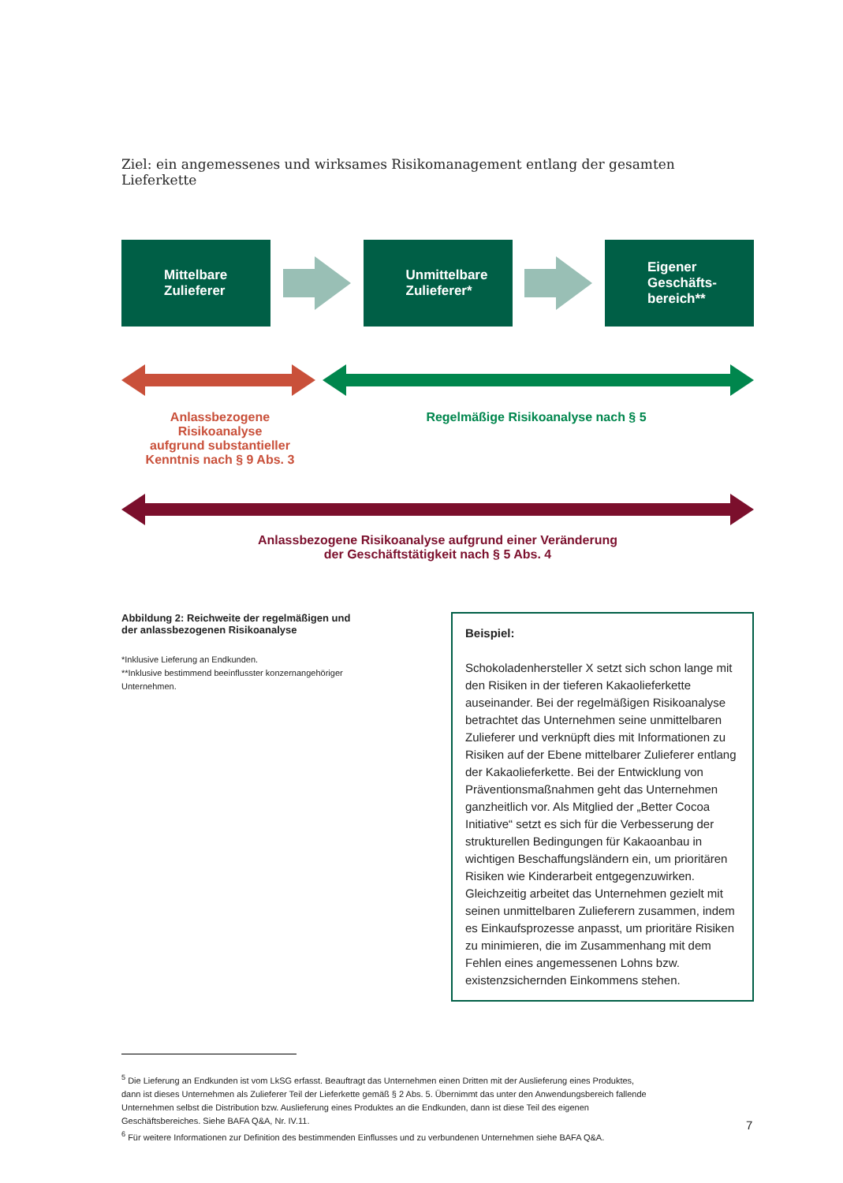Ziel: ein angemessenes und wirksames Risikomanagement entlang der gesamten Lieferkette
Mittelbare
Zulieferer
Unmittelbare
Zulieferer*
Eigener
Geschäfts-
bereich**
Anlassbezogene
Risikoanalyse
aufgrund substantieller
Kenntnis nach § 9 Abs. 3
Regelmäßige Risikoanalyse nach § 5
Anlassbezogene Risikoanalyse aufgrund einer Veränderung
der Geschäftstätigkeit nach § 5 Abs. 4
Abbildung 2: Reichweite der regelmäßigen und der anlassbezogenen Risikoanalyse
*Inklusive Lieferung an Endkunden.
**Inklusive bestimmend beeinflusster konzernangehöriger Unternehmen.
Beispiel:
Schokoladenhersteller X setzt sich schon lange mit den Risiken in der tieferen Kakaolieferkette auseinander. Bei der regelmäßigen Risikoanalyse betrachtet das Unternehmen seine unmittelbaren Zulieferer und verknüpft dies mit Informationen zu Risiken auf der Ebene mittelbarer Zulieferer entlang der Kakaolieferkette. Bei der Entwicklung von Präventionsmaßnahmen geht das Unternehmen ganzheitlich vor. Als Mitglied der „Better Cocoa Initiative“ setzt es sich für die Verbesserung der strukturellen Bedingungen für Kakaoanbau in wichtigen Beschaffungsländern ein, um prioritären Risiken wie Kinderarbeit entgegenzuwirken. Gleichzeitig arbeitet das Unternehmen gezielt mit seinen unmittelbaren Zulieferern zusammen, indem es Einkaufsprozesse anpasst, um prioritäre Risiken zu minimieren, die im Zusammenhang mit dem Fehlen eines angemessenen Lohns bzw. existenzsichernden Einkommens stehen.
<sup>5</sup> Die Lieferung an Endkunden ist vom LkSG erfasst. Beauftragt das Unternehmen einen Dritten mit der Auslieferung eines Produktes, dann ist dieses Unternehmen als Zulieferer Teil der Lieferkette gemäß § 2 Abs. 5. Übernimmt das unter den Anwendungsbereich fallende Unternehmen selbst die Distribution bzw. Auslieferung eines Produktes an die Endkunden, dann ist diese Teil des eigenen Geschäftsbereiches. Siehe BAFA Q&A, Nr. IV.11.
<sup>6</sup> Für weitere Informationen zur Definition des bestimmenden Einflusses und zu verbundenen Unternehmen siehe BAFA Q&A.
7